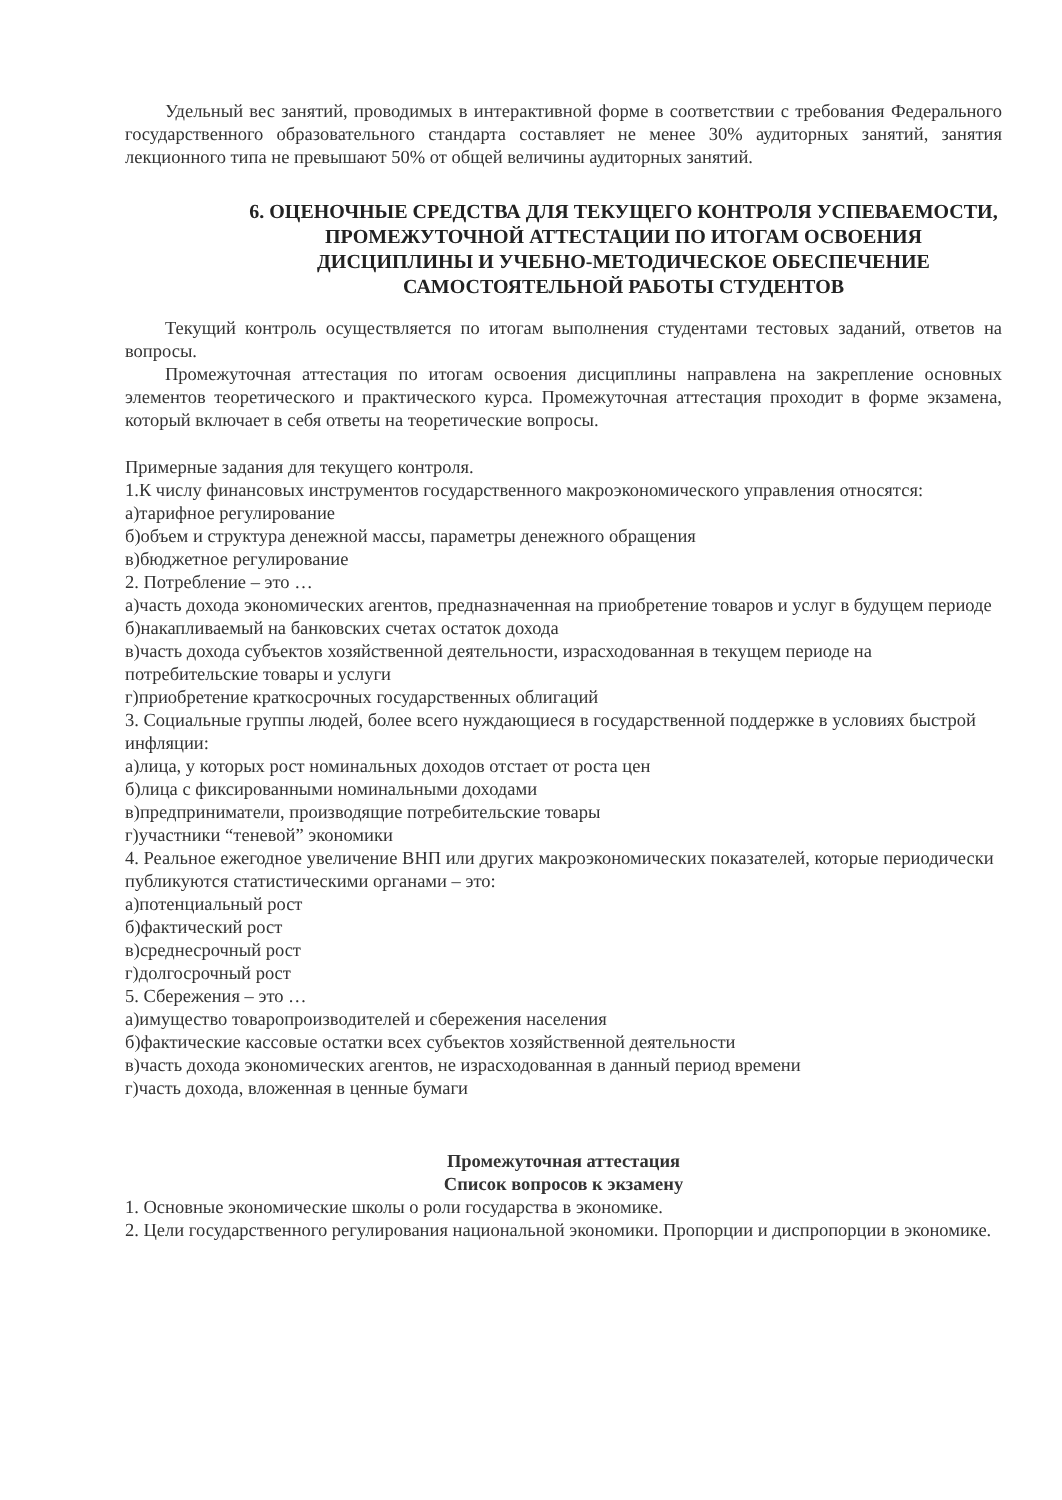Удельный вес занятий, проводимых в интерактивной форме в соответствии с требования Федерального государственного образовательного стандарта составляет не менее 30% аудиторных занятий, занятия лекционного типа не превышают 50% от общей величины аудиторных занятий.
6. ОЦЕНОЧНЫЕ СРЕДСТВА ДЛЯ ТЕКУЩЕГО КОНТРОЛЯ УСПЕВАЕМОСТИ, ПРОМЕЖУТОЧНОЙ АТТЕСТАЦИИ ПО ИТОГАМ ОСВОЕНИЯ ДИСЦИПЛИНЫ И УЧЕБНО-МЕТОДИЧЕСКОЕ ОБЕСПЕЧЕНИЕ САМОСТОЯТЕЛЬНОЙ РАБОТЫ СТУДЕНТОВ
Текущий контроль осуществляется по итогам выполнения студентами тестовых заданий, ответов на вопросы.
Промежуточная аттестация по итогам освоения дисциплины направлена на закрепление основных элементов теоретического и практического курса. Промежуточная аттестация проходит в форме экзамена, который включает в себя ответы на теоретические вопросы.
Примерные задания для текущего контроля.
1.К числу финансовых инструментов государственного макроэкономического управления относятся:
а)тарифное регулирование
б)объем и структура денежной массы, параметры денежного обращения
в)бюджетное регулирование
2. Потребление – это …
а)часть дохода экономических агентов, предназначенная на приобретение товаров и услуг в будущем периоде
б)накапливаемый на банковских счетах остаток дохода
в)часть дохода субъектов хозяйственной деятельности, израсходованная в текущем периоде на потребительские товары и услуги
г)приобретение краткосрочных государственных облигаций
3. Социальные группы людей, более всего нуждающиеся в государственной поддержке в условиях быстрой инфляции:
а)лица, у которых рост номинальных доходов отстает от роста цен
б)лица с фиксированными номинальными доходами
в)предприниматели, производящие потребительские товары
г)участники “теневой” экономики
4. Реальное ежегодное увеличение ВНП или других макроэкономических показателей, которые периодически публикуются статистическими органами – это:
а)потенциальный рост
б)фактический рост
в)среднесрочный рост
г)долгосрочный рост
5. Сбережения – это …
а)имущество товаропроизводителей и сбережения населения
б)фактические кассовые остатки всех субъектов хозяйственной деятельности
в)часть дохода экономических агентов, не израсходованная в данный период времени
г)часть дохода, вложенная в ценные бумаги
Промежуточная аттестация
Список вопросов к экзамену
1. Основные экономические школы о роли государства в экономике.
2. Цели государственного регулирования национальной экономики. Пропорции и диспропорции в экономике.